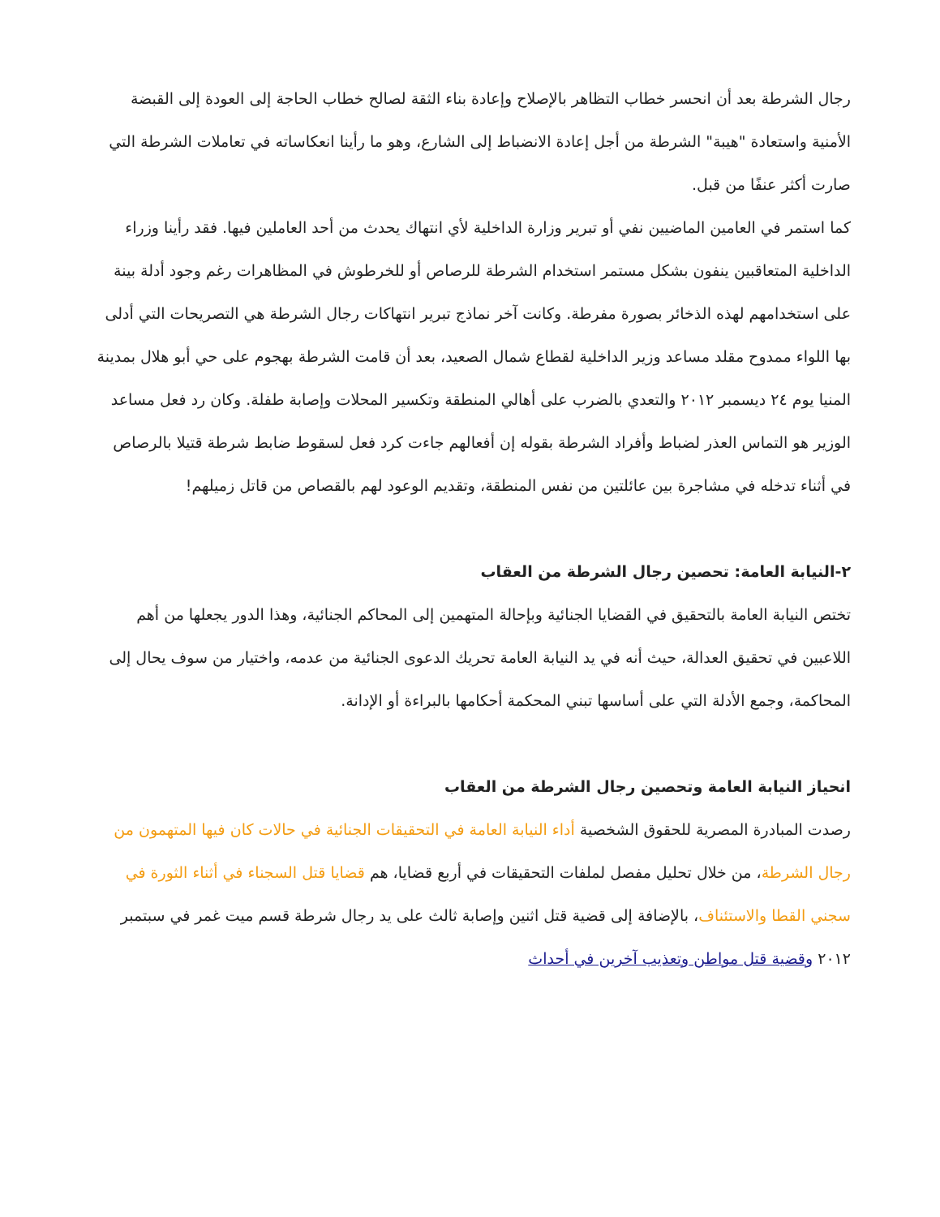رجال الشرطة بعد أن انحسر خطاب التظاهر بالإصلاح وإعادة بناء الثقة لصالح خطاب الحاجة إلى العودة إلى القبضة الأمنية واستعادة "هيبة" الشرطة من أجل إعادة الانضباط إلى الشارع، وهو ما رأينا انعكاساته في تعاملات الشرطة التي صارت أكثر عنفًا من قبل.
كما استمر في العامين الماضيين نفي أو تبرير وزارة الداخلية لأي انتهاك يحدث من أحد العاملين فيها. فقد رأينا وزراء الداخلية المتعاقبين ينفون بشكل مستمر استخدام الشرطة للرصاص أو للخرطوش في المظاهرات رغم وجود أدلة بينة على استخدامهم لهذه الذخائر بصورة مفرطة. وكانت آخر نماذج تبرير انتهاكات رجال الشرطة هي التصريحات التي أدلى بها اللواء ممدوح مقلد مساعد وزير الداخلية لقطاع شمال الصعيد، بعد أن قامت الشرطة بهجوم على حي أبو هلال بمدينة المنيا يوم ٢٤ ديسمبر ٢٠١٢ والتعدي بالضرب على أهالي المنطقة وتكسير المحلات وإصابة طفلة. وكان رد فعل مساعد الوزير هو التماس العذر لضباط وأفراد الشرطة بقوله إن أفعالهم جاءت كرد فعل لسقوط ضابط شرطة قتيلا بالرصاص في أثناء تدخله في مشاجرة بين عائلتين من نفس المنطقة، وتقديم الوعود لهم بالقصاص من قاتل زميلهم!
٢-النيابة العامة: تحصين رجال الشرطة من العقاب
تختص النيابة العامة بالتحقيق في القضايا الجنائية وبإحالة المتهمين إلى المحاكم الجنائية، وهذا الدور يجعلها من أهم اللاعبين في تحقيق العدالة، حيث أنه في يد النيابة العامة تحريك الدعوى الجنائية من عدمه، واختيار من سوف يحال إلى المحاكمة، وجمع الأدلة التي على أساسها تبني المحكمة أحكامها بالبراءة أو الإدانة.
انحياز النيابة العامة وتحصين رجال الشرطة من العقاب
رصدت المبادرة المصرية للحقوق الشخصية أداء النيابة العامة في التحقيقات الجنائية في حالات كان فيها المتهمون من رجال الشرطة، من خلال تحليل مفصل لملفات التحقيقات في أربع قضايا، هم قضايا قتل السجناء في أثناء الثورة في سجني القطا والاستئناف، بالإضافة إلى قضية قتل اثنين وإصابة ثالث على يد رجال شرطة قسم ميت غمر في سبتمبر ٢٠١٢ وقضية قتل مواطن وتعذيب آخرين في أحداث